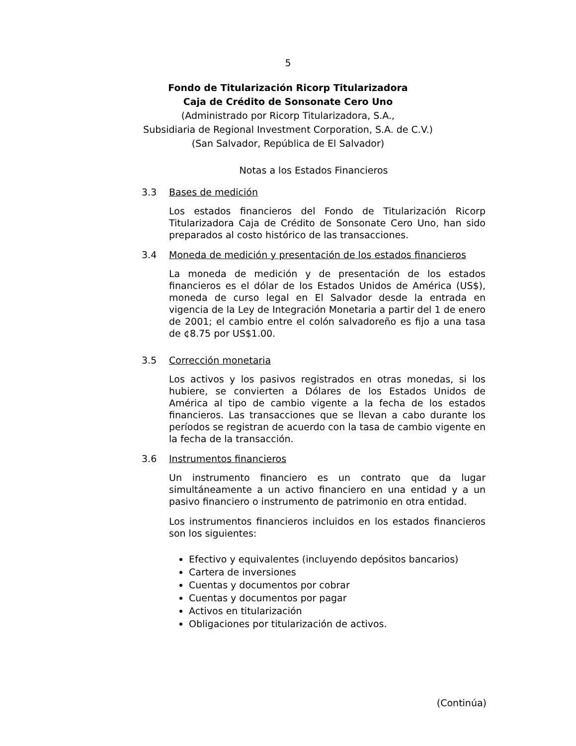5
Fondo de Titularización Ricorp Titularizadora
Caja de Crédito de Sonsonate Cero Uno
(Administrado por Ricorp Titularizadora, S.A.,
Subsidiaria de Regional Investment Corporation, S.A. de C.V.)
(San Salvador, República de El Salvador)
Notas a los Estados Financieros
3.3 Bases de medición
Los estados financieros del Fondo de Titularización Ricorp Titularizadora Caja de Crédito de Sonsonate Cero Uno, han sido preparados al costo histórico de las transacciones.
3.4 Moneda de medición y presentación de los estados financieros
La moneda de medición y de presentación de los estados financieros es el dólar de los Estados Unidos de América (US$), moneda de curso legal en El Salvador desde la entrada en vigencia de la Ley de Integración Monetaria a partir del 1 de enero de 2001; el cambio entre el colón salvadoreño es fijo a una tasa de ¢8.75 por US$1.00.
3.5 Corrección monetaria
Los activos y los pasivos registrados en otras monedas, si los hubiere, se convierten a Dólares de los Estados Unidos de América al tipo de cambio vigente a la fecha de los estados financieros. Las transacciones que se llevan a cabo durante los períodos se registran de acuerdo con la tasa de cambio vigente en la fecha de la transacción.
3.6 Instrumentos financieros
Un instrumento financiero es un contrato que da lugar simultáneamente a un activo financiero en una entidad y a un pasivo financiero o instrumento de patrimonio en otra entidad.
Los instrumentos financieros incluidos en los estados financieros son los siguientes:
Efectivo y equivalentes (incluyendo depósitos bancarios)
Cartera de inversiones
Cuentas y documentos por cobrar
Cuentas y documentos por pagar
Activos en titularización
Obligaciones por titularización de activos.
(Continúa)